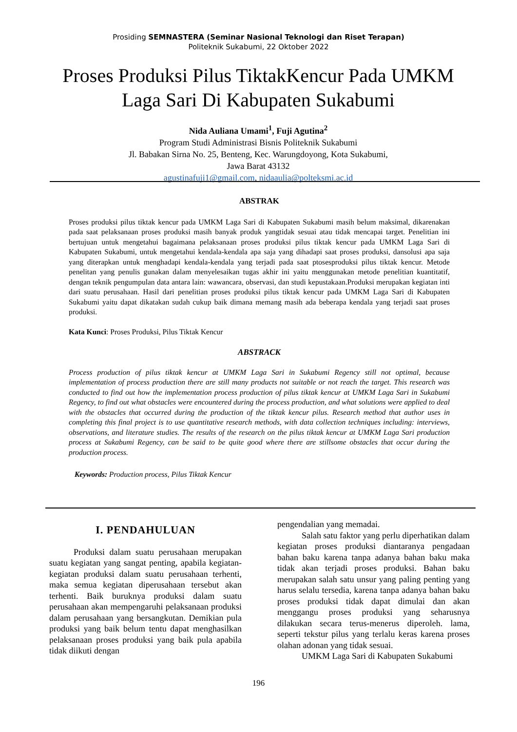Prosiding SEMNASTERA (Seminar Nasional Teknologi dan Riset Terapan)
Politeknik Sukabumi, 22 Oktober 2022
Proses Produksi Pilus TiktakKencur Pada UMKM Laga Sari Di Kabupaten Sukabumi
Nida Auliana Umami<sup>1</sup>, Fuji Agutina<sup>2</sup>
Program Studi Administrasi Bisnis Politeknik Sukabumi
Jl. Babakan Sirna No. 25, Benteng, Kec. Warungdoyong, Kota Sukabumi,
Jawa Barat 43132
agustinafuji1@gmail.com, nidaaulia@polteksmi.ac.id
ABSTRAK
Proses produksi pilus tiktak kencur pada UMKM Laga Sari di Kabupaten Sukabumi masih belum maksimal, dikarenakan pada saat pelaksanaan proses produksi masih banyak produk yangtidak sesuai atau tidak mencapai target. Penelitian ini bertujuan untuk mengetahui bagaimana pelaksanaan proses produksi pilus tiktak kencur pada UMKM Laga Sari di Kabupaten Sukabumi, untuk mengetahui kendala-kendala apa saja yang dihadapi saat proses produksi, dansolusi apa saja yang diterapkan untuk menghadapi kendala-kendala yang terjadi pada saat ptosesproduksi pilus tiktak kencur. Metode penelitan yang penulis gunakan dalam menyelesaikan tugas akhir ini yaitu menggunakan metode penelitian kuantitatif, dengan teknik pengumpulan data antara lain: wawancara, observasi, dan studi kepustakaan.Produksi merupakan kegiatan inti dari suatu perusahaan. Hasil dari penelitian proses produksi pilus tiktak kencur pada UMKM Laga Sari di Kabupaten Sukabumi yaitu dapat dikatakan sudah cukup baik dimana memang masih ada beberapa kendala yang terjadi saat proses produksi.
Kata Kunci: Proses Produksi, Pilus Tiktak Kencur
ABSTRACK
Process production of pilus tiktak kencur at UMKM Laga Sari in Sukabumi Regency still not optimal, because implementation of process production there are still many products not suitable or not reach the target. This research was conducted to find out how the implementation process production of pilus tiktak kencur at UMKM Laga Sari in Sukabumi Regency, to find out what obstacles were encountered during the process production, and what solutions were applied to deal with the obstacles that occurred during the production of the tiktak kencur pilus. Research method that author uses in completing this final project is to use quantitative research methods, with data collection techniques including: interviews, observations, and literature studies. The results of the research on the pilus tiktak kencur at UMKM Laga Sari production process at Sukabumi Regency, can be said to be quite good where there are stillsome obstacles that occur during the production process.
Keywords: Production process, Pilus Tiktak Kencur
I. PENDAHULUAN
Produksi dalam suatu perusahaan merupakan suatu kegiatan yang sangat penting, apabila kegiatan-kegiatan produksi dalam suatu perusahaan terhenti, maka semua kegiatan diperusahaan tersebut akan terhenti. Baik buruknya produksi dalam suatu perusahaan akan mempengaruhi pelaksanaan produksi dalam perusahaan yang bersangkutan. Demikian pula produksi yang baik belum tentu dapat menghasilkan pelaksanaan proses produksi yang baik pula apabila tidak diikuti dengan
pengendalian yang memadai.
Salah satu faktor yang perlu diperhatikan dalam kegiatan proses produksi diantaranya pengadaan bahan baku karena tanpa adanya bahan baku maka tidak akan terjadi proses produksi. Bahan baku merupakan salah satu unsur yang paling penting yang harus selalu tersedia, karena tanpa adanya bahan baku proses produksi tidak dapat dimulai dan akan menggangu proses produksi yang seharusnya dilakukan secara terus-menerus diperoleh. lama, seperti tekstur pilus yang terlalu keras karena proses olahan adonan yang tidak sesuai.
UMKM Laga Sari di Kabupaten Sukabumi
196